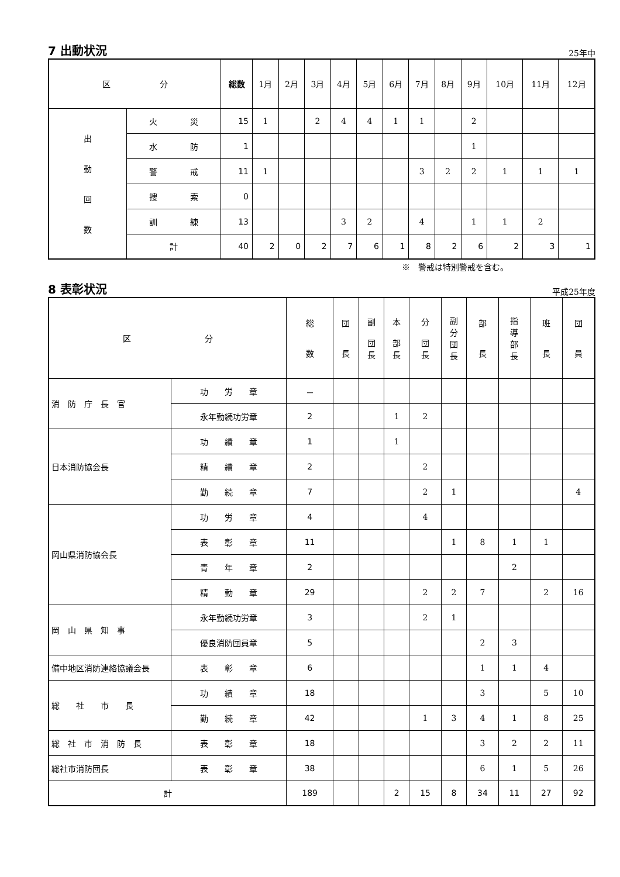7 出動状況
25年中
| 区 分 | | 総数 | 1月 | 2月 | 3月 | 4月 | 5月 | 6月 | 7月 | 8月 | 9月 | 10月 | 11月 | 12月 |
| --- | --- | --- | --- | --- | --- | --- | --- | --- | --- | --- | --- | --- | --- | --- |
| 出 動 回 数 | 火 災 | 15 | 1 | | 2 | 4 | 4 | 1 | 1 | | 2 | | | |
| | 水 防 | 1 | | | | | | | | | 1 | | | |
| | 警 戒 | 11 | 1 | | | | | | 3 | 2 | 2 | 1 | 1 | 1 |
| | 捜 索 | 0 | | | | | | | | | | | | |
| | 訓 練 | 13 | | | | 3 | 2 | | 4 | | 1 | 1 | 2 | |
| | 計 | 40 | 2 | 0 | 2 | 7 | 6 | 1 | 8 | 2 | 6 | 2 | 3 | 1 |
※　警戒は特別警戒を含む。
8 表彰状況
平成25年度
| 区 分 | | 総 数 | 団 長 | 副 団 長 | 本 部 長 | 分 団 長 | 副 分 団 長 | 部 長 | 指 導 部 長 | 班 長 | 団 員 |
| --- | --- | --- | --- | --- | --- | --- | --- | --- | --- | --- | --- |
| 消 防 庁 長 官 | 功 労 章 | － | | | | | | | | | |
| | 永年勤続功労章 | 2 | | | 1 | 2 | | | | | |
| 日本消防協会長 | 功 績 章 | 1 | | | 1 | | | | | | |
| | 精 績 章 | 2 | | | | 2 | | | | | |
| | 勤 続 章 | 7 | | | | 2 | 1 | | | | 4 |
| 岡山県消防協会長 | 功 労 章 | 4 | | | | 4 | | | | | |
| | 表 彰 章 | 11 | | | | | 1 | 8 | 1 | 1 | |
| | 青 年 章 | 2 | | | | | | | 2 | | |
| | 精 勤 章 | 29 | | | | 2 | 2 | 7 | | 2 | 16 |
| 岡 山 県 知 事 | 永年勤続功労章 | 3 | | | | 2 | 1 | | | | |
| | 優良消防団員章 | 5 | | | | | | 2 | 3 | | |
| 備中地区消防連絡協議会長 | 表 彰 章 | 6 | | | | | | 1 | 1 | 4 | |
| 総 社 市 長 | 功 績 章 | 18 | | | | | | 3 | | 5 | 10 |
| | 勤 続 章 | 42 | | | | 1 | 3 | 4 | 1 | 8 | 25 |
| 総 社 市 消 防 長 | 表 彰 章 | 18 | | | | | | 3 | 2 | 2 | 11 |
| 総社市消防団長 | 表 彰 章 | 38 | | | | | | 6 | 1 | 5 | 26 |
| 計 | | 189 | | | 2 | 15 | 8 | 34 | 11 | 27 | 92 |